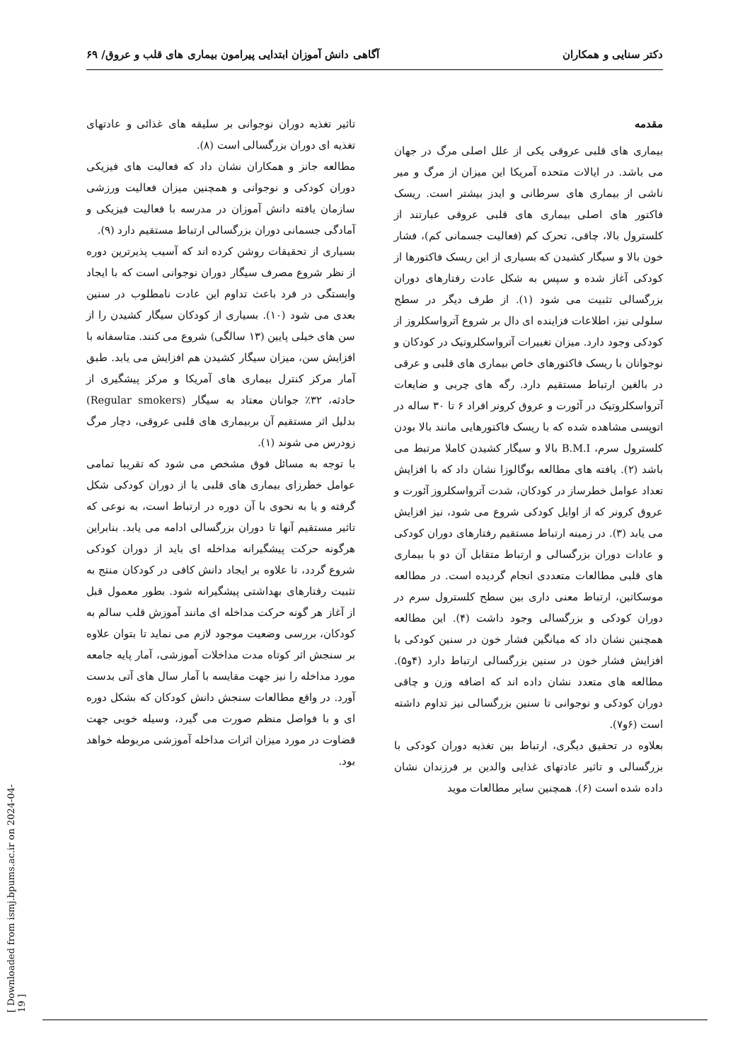دکتر سنایی و همکاران آگاهی دانش آموزان ابتدایی پیرامون بیماری های قلب و عروق/ ۶۹
مقدمه
بیماری های قلبی عروقی یکی از علل اصلی مرگ در جهان می باشد. در ایالات متحده آمریکا این میزان از مرگ و میر ناشی از بیماری های سرطانی و ایدز بیشتر است. ریسک فاکتور های اصلی بیماری های قلبی عروقی عبارتند از کلسترول بالا، چاقی، تحرک کم (فعالیت جسمانی کم)، فشار خون بالا و سیگار کشیدن که بسیاری از این ریسک فاکتورها از کودکی آغاز شده و سپس به شکل عادت رفتارهای دوران بزرگسالی تثبیت می شود (۱). از طرف دیگر در سطح سلولی نیز، اطلاعات فزاینده ای دال بر شروع آترواسکلروز از کودکی وجود دارد. میزان تغییرات آترواسکلروتیک در کودکان و نوجوانان با ریسک فاکتورهای خاص بیماری های قلبی و عرقی در بالغین ارتباط مستقیم دارد. رگه های چربی و ضایعات آترواسکلروتیک در آئورت و عروق کرونر افراد ۶ تا ۳۰ ساله در اتوپسی مشاهده شده که با ریسک فاکتورهایی مانند بالا بودن کلسترول سرم، B.M.I بالا و سیگار کشیدن کاملا مرتبط می باشد (۲). یافته های مطالعه بوگالوزا نشان داد که با افزایش تعداد عوامل خطرساز در کودکان، شدت آترواسکلروز آئورت و عروق کرونر که از اوایل کودکی شروع می شود، نیز افزایش می یابد (۳). در زمینه ارتباط مستقیم رفتارهای دوران کودکی و عادات دوران بزرگسالی و ارتباط متقابل آن دو با بیماری های قلبی مطالعات متعددی انجام گردیده است. در مطالعه موسکاتین، ارتباط معنی داری بین سطح کلسترول سرم در دوران کودکی و بزرگسالی وجود داشت (۴). این مطالعه همچنین نشان داد که میانگین فشار خون در سنین کودکی با افزایش فشار خون در سنین بزرگسالی ارتباط دارد (۴و۵). مطالعه های متعدد نشان داده اند که اضافه وزن و چاقی دوران کودکی و نوجوانی تا سنین بزرگسالی نیز تداوم داشته است (۶و۷).
بعلاوه در تحقیق دیگری، ارتباط بین تغذیه دوران کودکی با بزرگسالی و تاثیر عادتهای غذایی والدین بر فرزندان نشان داده شده است (۶). همچنین سایر مطالعات موید
تاثیر تغذیه دوران نوجوانی بر سلیقه های غذائی و عادتهای تغذیه ای دوران بزرگسالی است (۸).
مطالعه جانز و همکاران نشان داد که فعالیت های فیزیکی دوران کودکی و نوجوانی و همچنین میزان فعالیت ورزشی سازمان یافته دانش آموزان در مدرسه با فعالیت فیزیکی و آمادگی جسمانی دوران بزرگسالی ارتباط مستقیم دارد (۹).
بسیاری از تحقیقات روشن کرده اند که آسیب پذیرترین دوره از نظر شروع مصرف سیگار دوران نوجوانی است که با ایجاد وابستگی در فرد باعث تداوم این عادت نامطلوب در سنین بعدی می شود (۱۰). بسیاری از کودکان سیگار کشیدن را از سن های خیلی پایین (۱۳ سالگی) شروع می کنند. متاسفانه با افزایش سن، میزان سیگار کشیدن هم افزایش می یابد. طبق آمار مرکز کنترل بیماری های آمریکا و مرکز پیشگیری از حادثه، ۳۲٪ جوانان معتاد به سیگار (Regular smokers) بدلیل اثر مستقیم آن بربیماری های قلبی عروقی، دچار مرگ زودرس می شوند (۱).
با توجه به مسائل فوق مشخص می شود که تقریبا تمامی عوامل خطرزای بیماری های قلبی یا از دوران کودکی شکل گرفته و یا به نحوی با آن دوره در ارتباط است، به نوعی که تاثیر مستقیم آنها تا دوران بزرگسالی ادامه می یابد. بنابراین هرگونه حرکت پیشگیرانه مداخله ای باید از دوران کودکی شروع گردد، تا علاوه بر ایجاد دانش کافی در کودکان منتج به تثبیت رفتارهای بهداشتی پیشگیرانه شود. بطور معمول قبل از آغاز هر گونه حرکت مداخله ای مانند آموزش قلب سالم به کودکان، بررسی وضعیت موجود لازم می نماید تا بتوان علاوه بر سنجش اثر کوتاه مدت مداخلات آموزشی، آمار پایه جامعه مورد مداخله را نیز جهت مقایسه با آمار سال های آتی بدست آورد. در واقع مطالعات سنجش دانش کودکان که بشکل دوره ای و با فواصل منظم صورت می گیرد، وسیله خوبی جهت قضاوت در مورد میزان اثرات مداخله آموزشی مربوطه خواهد بود.
[ Downloaded from ismj.bpums.ac.ir on 2024-04-19 ]